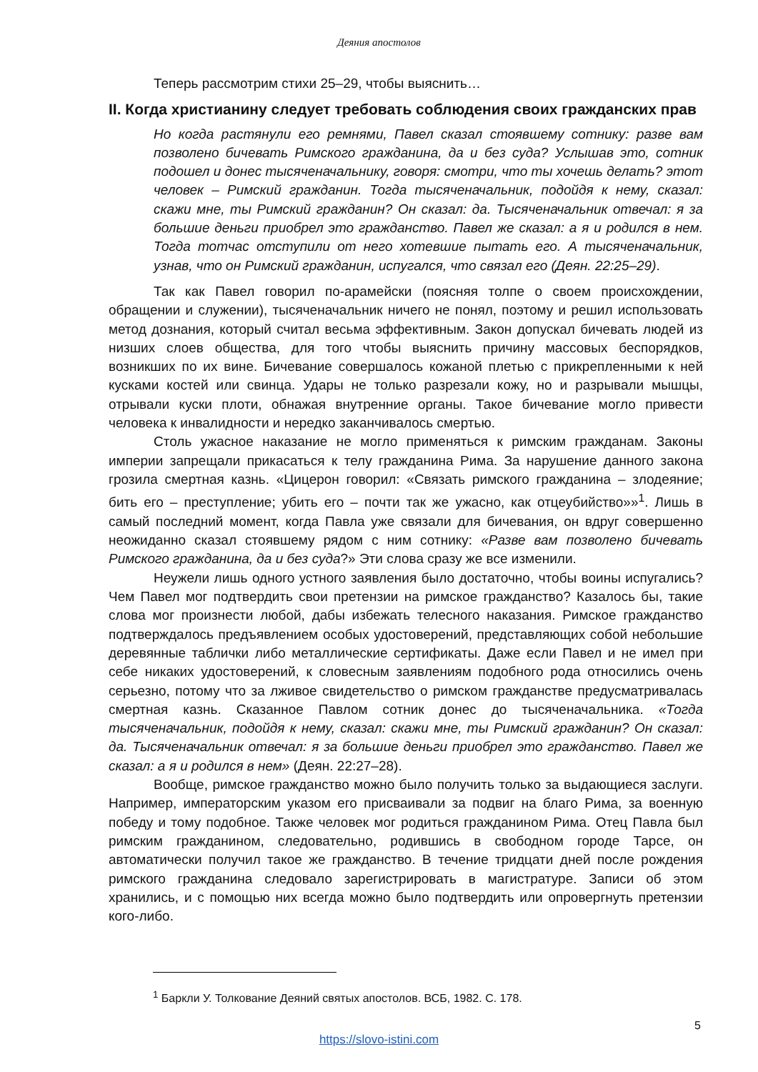Деяния апостолов
Теперь рассмотрим стихи 25–29, чтобы выяснить…
II. Когда христианину следует требовать соблюдения своих гражданских прав
Но когда растянули его ремнями, Павел сказал стоявшему сотнику: разве вам позволено бичевать Римского гражданина, да и без суда? Услышав это, сотник подошел и донес тысяченачальнику, говоря: смотри, что ты хочешь делать? этот человек – Римский гражданин. Тогда тысяченачальник, подойдя к нему, сказал: скажи мне, ты Римский гражданин? Он сказал: да. Тысяченачальник отвечал: я за большие деньги приобрел это гражданство. Павел же сказал: а я и родился в нем. Тогда тотчас отступили от него хотевшие пытать его. А тысяченачальник, узнав, что он Римский гражданин, испугался, что связал его (Деян. 22:25–29).
Так как Павел говорил по-арамейски (поясняя толпе о своем происхождении, обращении и служении), тысяченачальник ничего не понял, поэтому и решил использовать метод дознания, который считал весьма эффективным. Закон допускал бичевать людей из низших слоев общества, для того чтобы выяснить причину массовых беспорядков, возникших по их вине. Бичевание совершалось кожаной плетью с прикрепленными к ней кусками костей или свинца. Удары не только разрезали кожу, но и разрывали мышцы, отрывали куски плоти, обнажая внутренние органы. Такое бичевание могло привести человека к инвалидности и нередко заканчивалось смертью.
Столь ужасное наказание не могло применяться к римским гражданам. Законы империи запрещали прикасаться к телу гражданина Рима. За нарушение данного закона грозила смертная казнь. «Цицерон говорил: «Связать римского гражданина – злодеяние; бить его – преступление; убить его – почти так же ужасно, как отцеубийство»»<sup>1</sup>. Лишь в самый последний момент, когда Павла уже связали для бичевания, он вдруг совершенно неожиданно сказал стоявшему рядом с ним сотнику: «Разве вам позволено бичевать Римского гражданина, да и без суда?» Эти слова сразу же все изменили.
Неужели лишь одного устного заявления было достаточно, чтобы воины испугались? Чем Павел мог подтвердить свои претензии на римское гражданство? Казалось бы, такие слова мог произнести любой, дабы избежать телесного наказания. Римское гражданство подтверждалось предъявлением особых удостоверений, представляющих собой небольшие деревянные таблички либо металлические сертификаты. Даже если Павел и не имел при себе никаких удостоверений, к словесным заявлениям подобного рода относились очень серьезно, потому что за лживое свидетельство о римском гражданстве предусматривалась смертная казнь. Сказанное Павлом сотник донес до тысяченачальника. «Тогда тысяченачальник, подойдя к нему, сказал: скажи мне, ты Римский гражданин? Он сказал: да. Тысяченачальник отвечал: я за большие деньги приобрел это гражданство. Павел же сказал: а я и родился в нем» (Деян. 22:27–28).
Вообще, римское гражданство можно было получить только за выдающиеся заслуги. Например, императорским указом его присваивали за подвиг на благо Рима, за военную победу и тому подобное. Также человек мог родиться гражданином Рима. Отец Павла был римским гражданином, следовательно, родившись в свободном городе Тарсе, он автоматически получил такое же гражданство. В течение тридцати дней после рождения римского гражданина следовало зарегистрировать в магистратуре. Записи об этом хранились, и с помощью них всегда можно было подтвердить или опровергнуть претензии кого-либо.
<sup>1</sup> Баркли У. Толкование Деяний святых апостолов. ВСБ, 1982. С. 178.
5
https://slovo-istini.com